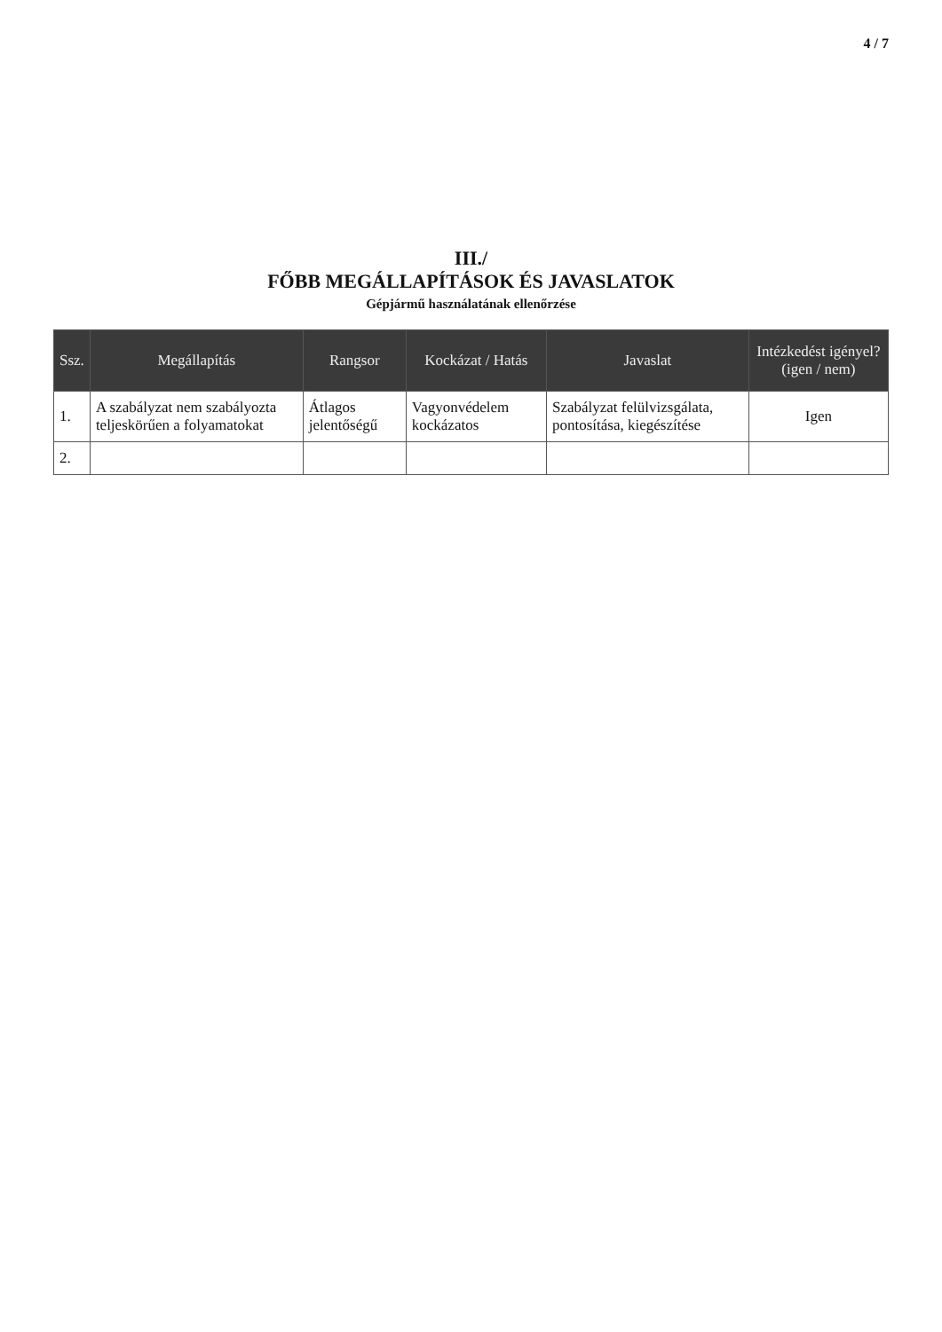4 / 7
III./
FŐBB MEGÁLLAPÍTÁSOK ÉS JAVASLATOK
Gépjármű használatának ellenőrzése
| Ssz. | Megállapítás | Rangsor | Kockázat / Hatás | Javaslat | Intézkedést igényel? (igen / nem) |
| --- | --- | --- | --- | --- | --- |
| 1. | A szabályzat nem szabályozta teljeskörűen a folyamatokat | Átlagos jelentőségű | Vagyonvédelem kockázatos | Szabályzat felülvizsgálata, pontosítása, kiegészítése | Igen |
| 2. | | | | | |